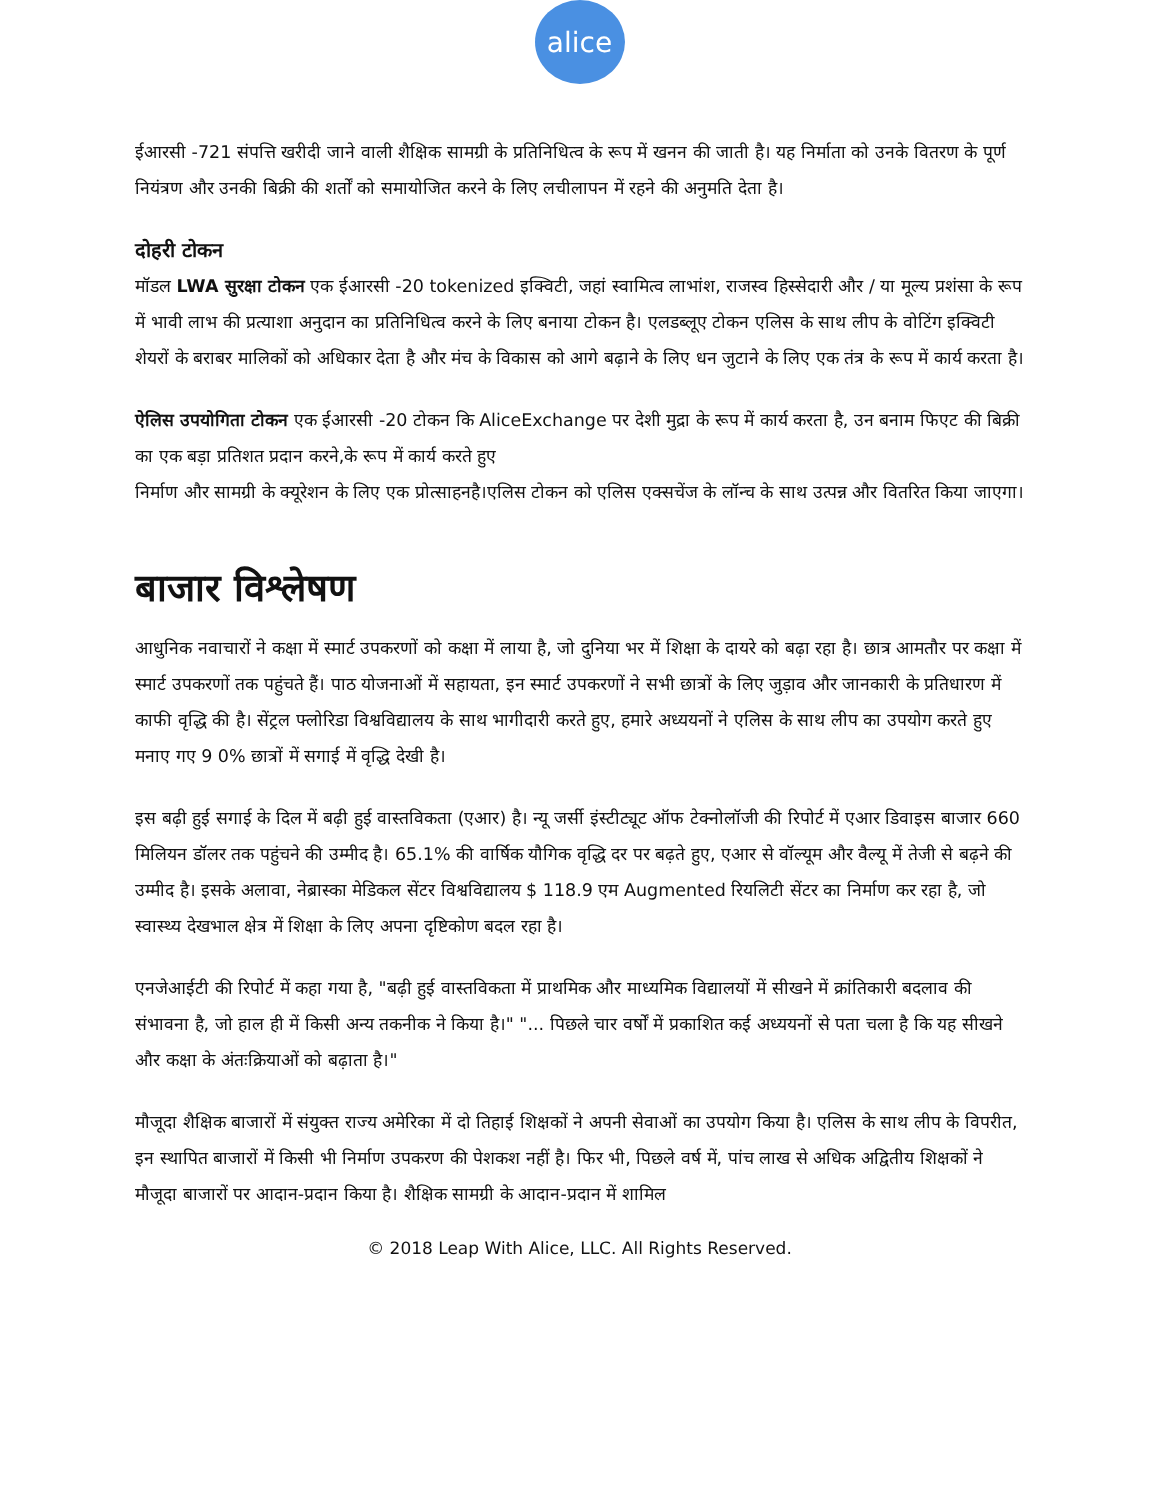alice
ईआरसी -721 संपत्ति खरीदी जाने वाली शैक्षिक सामग्री के प्रतिनिधित्व के रूप में खनन की जाती है। यह निर्माता को उनके वितरण के पूर्ण नियंत्रण और उनकी बिक्री की शर्तों को समायोजित करने के लिए लचीलापन में रहने की अनुमति देता है।
दोहरी टोकन
मॉडल LWA सुरक्षा टोकन एक ईआरसी -20 tokenized इक्विटी, जहां स्वामित्व लाभांश, राजस्व हिस्सेदारी और / या मूल्य प्रशंसा के रूप में भावी लाभ की प्रत्याशा अनुदान का प्रतिनिधित्व करने के लिए बनाया टोकन है। एलडब्लूए टोकन एलिस के साथ लीप के वोटिंग इक्विटी शेयरों के बराबर मालिकों को अधिकार देता है और मंच के विकास को आगे बढ़ाने के लिए धन जुटाने के लिए एक तंत्र के रूप में कार्य करता है।
ऐलिस उपयोगिता टोकन एक ईआरसी -20 टोकन कि AliceExchange पर देशी मुद्रा के रूप में कार्य करता है, उन बनाम फिएट की बिक्री का एक बड़ा प्रतिशत प्रदान करने,के रूप में कार्य करते हुए
निर्माण और सामग्री के क्यूरेशन के लिए एक प्रोत्साहनहै।एलिस टोकन को एलिस एक्सचेंज के लॉन्च के साथ उत्पन्न और वितरित किया जाएगा।
बाजार विश्लेषण
आधुनिक नवाचारों ने कक्षा में स्मार्ट उपकरणों को कक्षा में लाया है, जो दुनिया भर में शिक्षा के दायरे को बढ़ा रहा है। छात्र आमतौर पर कक्षा में स्मार्ट उपकरणों तक पहुंचते हैं। पाठ योजनाओं में सहायता, इन स्मार्ट उपकरणों ने सभी छात्रों के लिए जुड़ाव और जानकारी के प्रतिधारण में काफी वृद्धि की है। सेंट्रल फ्लोरिडा विश्वविद्यालय के साथ भागीदारी करते हुए, हमारे अध्ययनों ने एलिस के साथ लीप का उपयोग करते हुए मनाए गए 9 0% छात्रों में सगाई में वृद्धि देखी है।
इस बढ़ी हुई सगाई के दिल में बढ़ी हुई वास्तविकता (एआर) है। न्यू जर्सी इंस्टीट्यूट ऑफ टेक्नोलॉजी की रिपोर्ट में एआर डिवाइस बाजार 660 मिलियन डॉलर तक पहुंचने की उम्मीद है। 65.1% की वार्षिक यौगिक वृद्धि दर पर बढ़ते हुए, एआर से वॉल्यूम और वैल्यू में तेजी से बढ़ने की उम्मीद है। इसके अलावा, नेब्रास्का मेडिकल सेंटर विश्वविद्यालय $ 118.9 एम Augmented रियलिटी सेंटर का निर्माण कर रहा है, जो स्वास्थ्य देखभाल क्षेत्र में शिक्षा के लिए अपना दृष्टिकोण बदल रहा है।
एनजेआईटी की रिपोर्ट में कहा गया है, "बढ़ी हुई वास्तविकता में प्राथमिक और माध्यमिक विद्यालयों में सीखने में क्रांतिकारी बदलाव की संभावना है, जो हाल ही में किसी अन्य तकनीक ने किया है।" "... पिछले चार वर्षों में प्रकाशित कई अध्ययनों से पता चला है कि यह सीखने और कक्षा के अंतःक्रियाओं को बढ़ाता है।"
मौजूदा शैक्षिक बाजारों में संयुक्त राज्य अमेरिका में दो तिहाई शिक्षकों ने अपनी सेवाओं का उपयोग किया है। एलिस के साथ लीप के विपरीत, इन स्थापित बाजारों में किसी भी निर्माण उपकरण की पेशकश नहीं है। फिर भी, पिछले वर्ष में, पांच लाख से अधिक अद्वितीय शिक्षकों ने मौजूदा बाजारों पर आदान-प्रदान किया है। शैक्षिक सामग्री के आदान-प्रदान में शामिल
© 2018 Leap With Alice, LLC. All Rights Reserved.